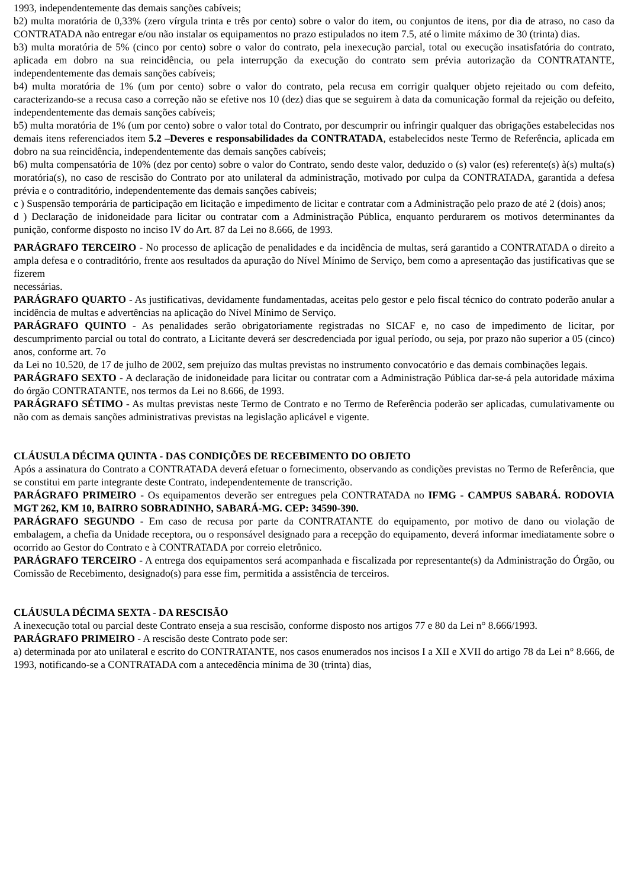1993, independentemente das demais sanções cabíveis;
b2) multa moratória de 0,33% (zero vírgula trinta e três por cento) sobre o valor do item, ou conjuntos de itens, por dia de atraso, no caso da CONTRATADA não entregar e/ou não instalar os equipamentos no prazo estipulados no item 7.5, até o limite máximo de 30 (trinta) dias.
b3) multa moratória de 5% (cinco por cento) sobre o valor do contrato, pela inexecução parcial, total ou execução insatisfatória do contrato, aplicada em dobro na sua reincidência, ou pela interrupção da execução do contrato sem prévia autorização da CONTRATANTE, independentemente das demais sanções cabíveis;
b4) multa moratória de 1% (um por cento) sobre o valor do contrato, pela recusa em corrigir qualquer objeto rejeitado ou com defeito, caracterizando-se a recusa caso a correção não se efetive nos 10 (dez) dias que se seguirem à data da comunicação formal da rejeição ou defeito, independentemente das demais sanções cabíveis;
b5) multa moratória de 1% (um por cento) sobre o valor total do Contrato, por descumprir ou infringir qualquer das obrigações estabelecidas nos demais itens referenciados item 5.2 –Deveres e responsabilidades da CONTRATADA, estabelecidos neste Termo de Referência, aplicada em dobro na sua reincidência, independentemente das demais sanções cabíveis;
b6) multa compensatória de 10% (dez por cento) sobre o valor do Contrato, sendo deste valor, deduzido o (s) valor (es) referente(s) à(s) multa(s) moratória(s), no caso de rescisão do Contrato por ato unilateral da administração, motivado por culpa da CONTRATADA, garantida a defesa prévia e o contraditório, independentemente das demais sanções cabíveis;
c ) Suspensão temporária de participação em licitação e impedimento de licitar e contratar com a Administração pelo prazo de até 2 (dois) anos;
d ) Declaração de inidoneidade para licitar ou contratar com a Administração Pública, enquanto perdurarem os motivos determinantes da punição, conforme disposto no inciso IV do Art. 87 da Lei no 8.666, de 1993.
PARÁGRAFO TERCEIRO - No processo de aplicação de penalidades e da incidência de multas, será garantido a CONTRATADA o direito a ampla defesa e o contraditório, frente aos resultados da apuração do Nível Mínimo de Serviço, bem como a apresentação das justificativas que se fizerem
necessárias.
PARÁGRAFO QUARTO - As justificativas, devidamente fundamentadas, aceitas pelo gestor e pelo fiscal técnico do contrato poderão anular a incidência de multas e advertências na aplicação do Nível Mínimo de Serviço.
PARÁGRAFO QUINTO - As penalidades serão obrigatoriamente registradas no SICAF e, no caso de impedimento de licitar, por descumprimento parcial ou total do contrato, a Licitante deverá ser descredenciada por igual período, ou seja, por prazo não superior a 05 (cinco) anos, conforme art. 7o
da Lei no 10.520, de 17 de julho de 2002, sem prejuízo das multas previstas no instrumento convocatório e das demais combinações legais.
PARÁGRAFO SEXTO - A declaração de inidoneidade para licitar ou contratar com a Administração Pública dar-se-á pela autoridade máxima do órgão CONTRATANTE, nos termos da Lei no 8.666, de 1993.
PARÁGRAFO SÉTIMO - As multas previstas neste Termo de Contrato e no Termo de Referência poderão ser aplicadas, cumulativamente ou não com as demais sanções administrativas previstas na legislação aplicável e vigente.
CLÁUSULA DÉCIMA QUINTA - DAS CONDIÇÕES DE RECEBIMENTO DO OBJETO
Após a assinatura do Contrato a CONTRATADA deverá efetuar o fornecimento, observando as condições previstas no Termo de Referência, que se constitui em parte integrante deste Contrato, independentemente de transcrição.
PARÁGRAFO PRIMEIRO - Os equipamentos deverão ser entregues pela CONTRATADA no IFMG - CAMPUS SABARÁ. RODOVIA MGT 262, KM 10, BAIRRO SOBRADINHO, SABARÁ-MG. CEP: 34590-390.
PARÁGRAFO SEGUNDO - Em caso de recusa por parte da CONTRATANTE do equipamento, por motivo de dano ou violação de embalagem, a chefia da Unidade receptora, ou o responsável designado para a recepção do equipamento, deverá informar imediatamente sobre o ocorrido ao Gestor do Contrato e à CONTRATADA por correio eletrônico.
PARÁGRAFO TERCEIRO - A entrega dos equipamentos será acompanhada e fiscalizada por representante(s) da Administração do Órgão, ou Comissão de Recebimento, designado(s) para esse fim, permitida a assistência de terceiros.
CLÁUSULA DÉCIMA SEXTA - DA RESCISÃO
A inexecução total ou parcial deste Contrato enseja a sua rescisão, conforme disposto nos artigos 77 e 80 da Lei n° 8.666/1993.
PARÁGRAFO PRIMEIRO - A rescisão deste Contrato pode ser:
a) determinada por ato unilateral e escrito do CONTRATANTE, nos casos enumerados nos incisos I a XII e XVII do artigo 78 da Lei n° 8.666, de 1993, notificando-se a CONTRATADA com a antecedência mínima de 30 (trinta) dias,